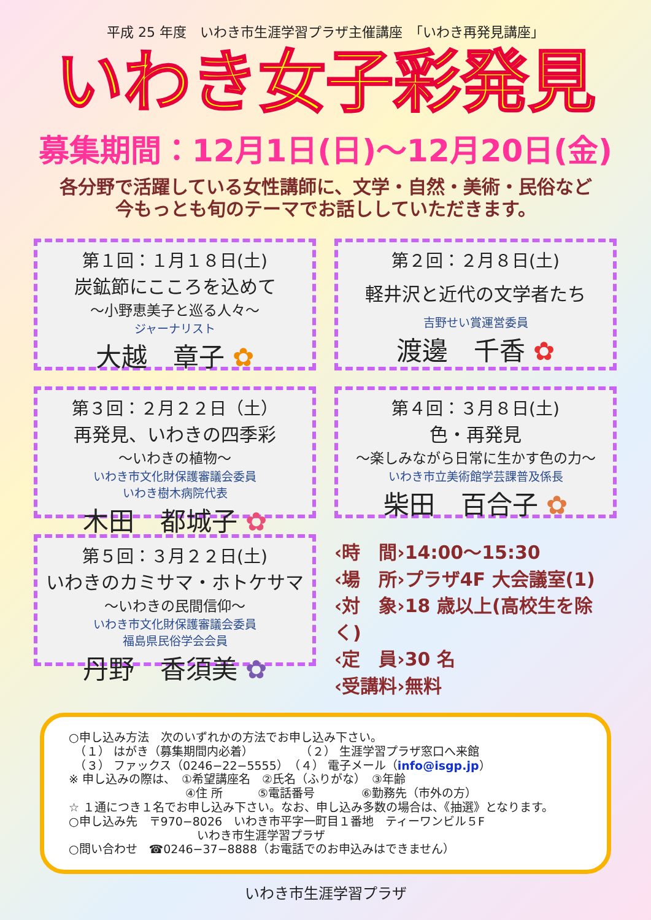平成 25 年度　いわき市生涯学習プラザ主催講座　「いわき再発見講座」
いわき女子彩発見
募集期間：12月1日(日)～12月20日(金)
各分野で活躍している女性講師に、文学・自然・美術・民俗など
今もっとも旬のテーマでお話ししていただきます。
第１回：１月１８日(土)
炭鉱節にこころを込めて
～小野恵美子と巡る人々～
ジャーナリスト
大越　章子 ✿
第２回：２月８日(土)
軽井沢と近代の文学者たち
吉野せい賞運営委員
渡邊　千香 ✿
第３回：２月２２日（土）
再発見、いわきの四季彩
～いわきの植物～
いわき市文化財保護審議会委員
いわき樹木病院代表
木田　都城子 ✿
第４回：３月８日(土)
色・再発見
～楽しみながら日常に生かす色の力～
いわき市立美術館学芸課普及係長
柴田　百合子 ✿
第５回：３月２２日(土)
いわきのカミサマ・ホトケサマ
～いわきの民間信仰～
いわき市文化財保護審議会委員
福島県民俗学会会員
丹野　香須美 ✿
‹時　間›14:00～15:30
‹場　所›プラザ4F 大会議室(1)
‹対　象›18 歳以上(高校生を除く)
‹定　員›30 名
‹受講料›無料
○申し込み方法　次のいずれかの方法でお申し込み下さい。
　（１） はがき（募集期間内必着）　　　　　（２） 生涯学習プラザ窓口へ来館
　（３） ファックス（0246−22−5555）　（４） 電子メール（info@isgp.jp）
※ 申し込みの際は、　①希望講座名　②氏名（ふりがな）　③年齢
　　　　　　　　　　④住 所　　　⑤電話番号　　　　⑥勤務先（市外の方）
☆ １通につき１名でお申し込み下さい。なお、申し込み多数の場合は、《抽選》となります。
○申し込み先　〒970−8026　いわき市平字一町目１番地　ティーワンビル５F
　　　　　　　　　　　いわき市生涯学習プラザ
○問い合わせ　☎0246−37−8888（お電話でのお申込みはできません）
いわき市生涯学習プラザ